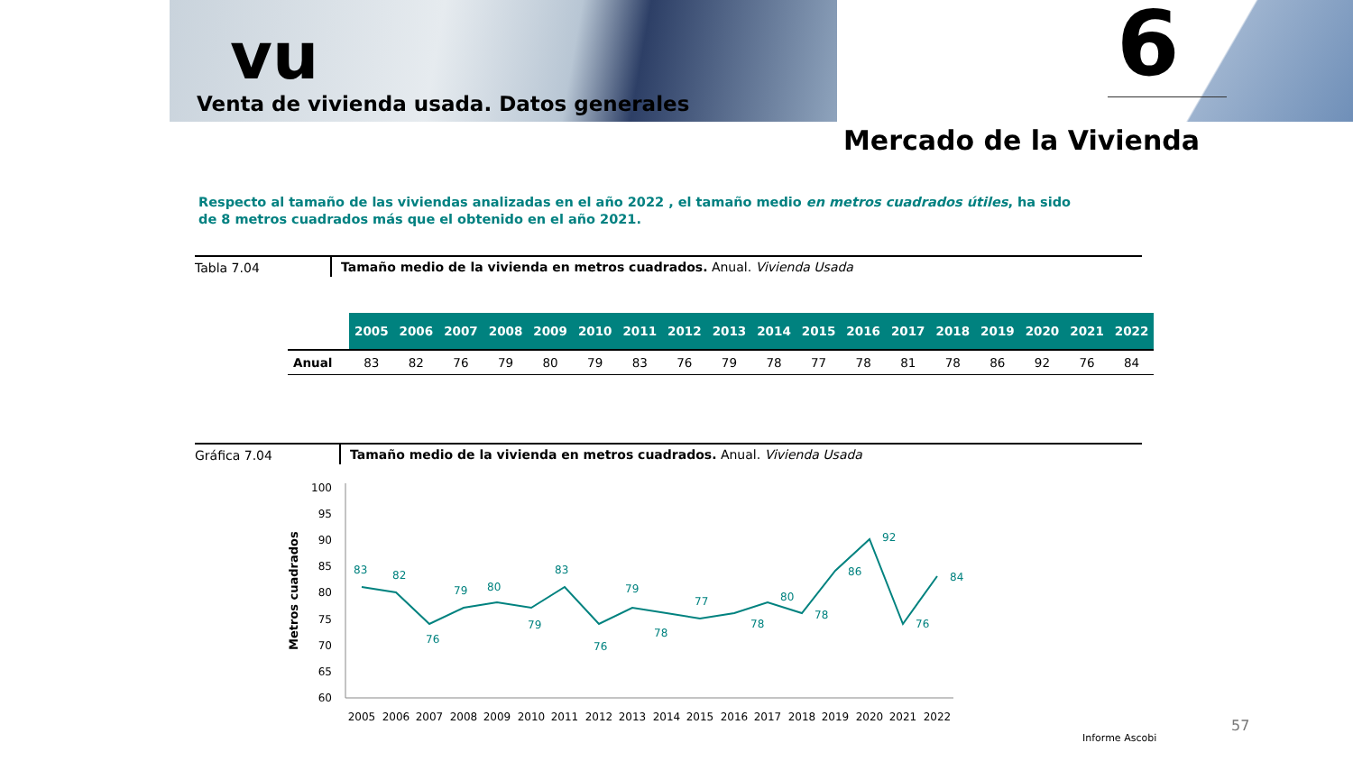vu
Venta de vivienda usada. Datos generales
6
Mercado de la Vivienda
Respecto al tamaño de las viviendas analizadas en el año 2022 , el tamaño medio en metros cuadrados útiles, ha sido de 8 metros cuadrados más que el obtenido en el año 2021.
Tabla 7.04 Tamaño medio de la vivienda en metros cuadrados. Anual. Vivienda Usada
| | 2005 | 2006 | 2007 | 2008 | 2009 | 2010 | 2011 | 2012 | 2013 | 2014 | 2015 | 2016 | 2017 | 2018 | 2019 | 2020 | 2021 | 2022 |
| --- | --- | --- | --- | --- | --- | --- | --- | --- | --- | --- | --- | --- | --- | --- | --- | --- | --- | --- |
| Anual | 83 | 82 | 76 | 79 | 80 | 79 | 83 | 76 | 79 | 78 | 77 | 78 | 81 | 78 | 86 | 92 | 76 | 84 |
Gráfica 7.04 Tamaño medio de la vivienda en metros cuadrados. Anual. Vivienda Usada
Metros cuadrados
100
95
90
85
80
75
70
65
60
83
82
76
79
80
79
83
76
79
78
77
78
80
78
86
92
76
84
2005
2006
2007
2008
2009
2010
2011
2012
2013
2014
2015
2016
2017
2018
2019
2020
2021
2022
Informe Ascobi
57